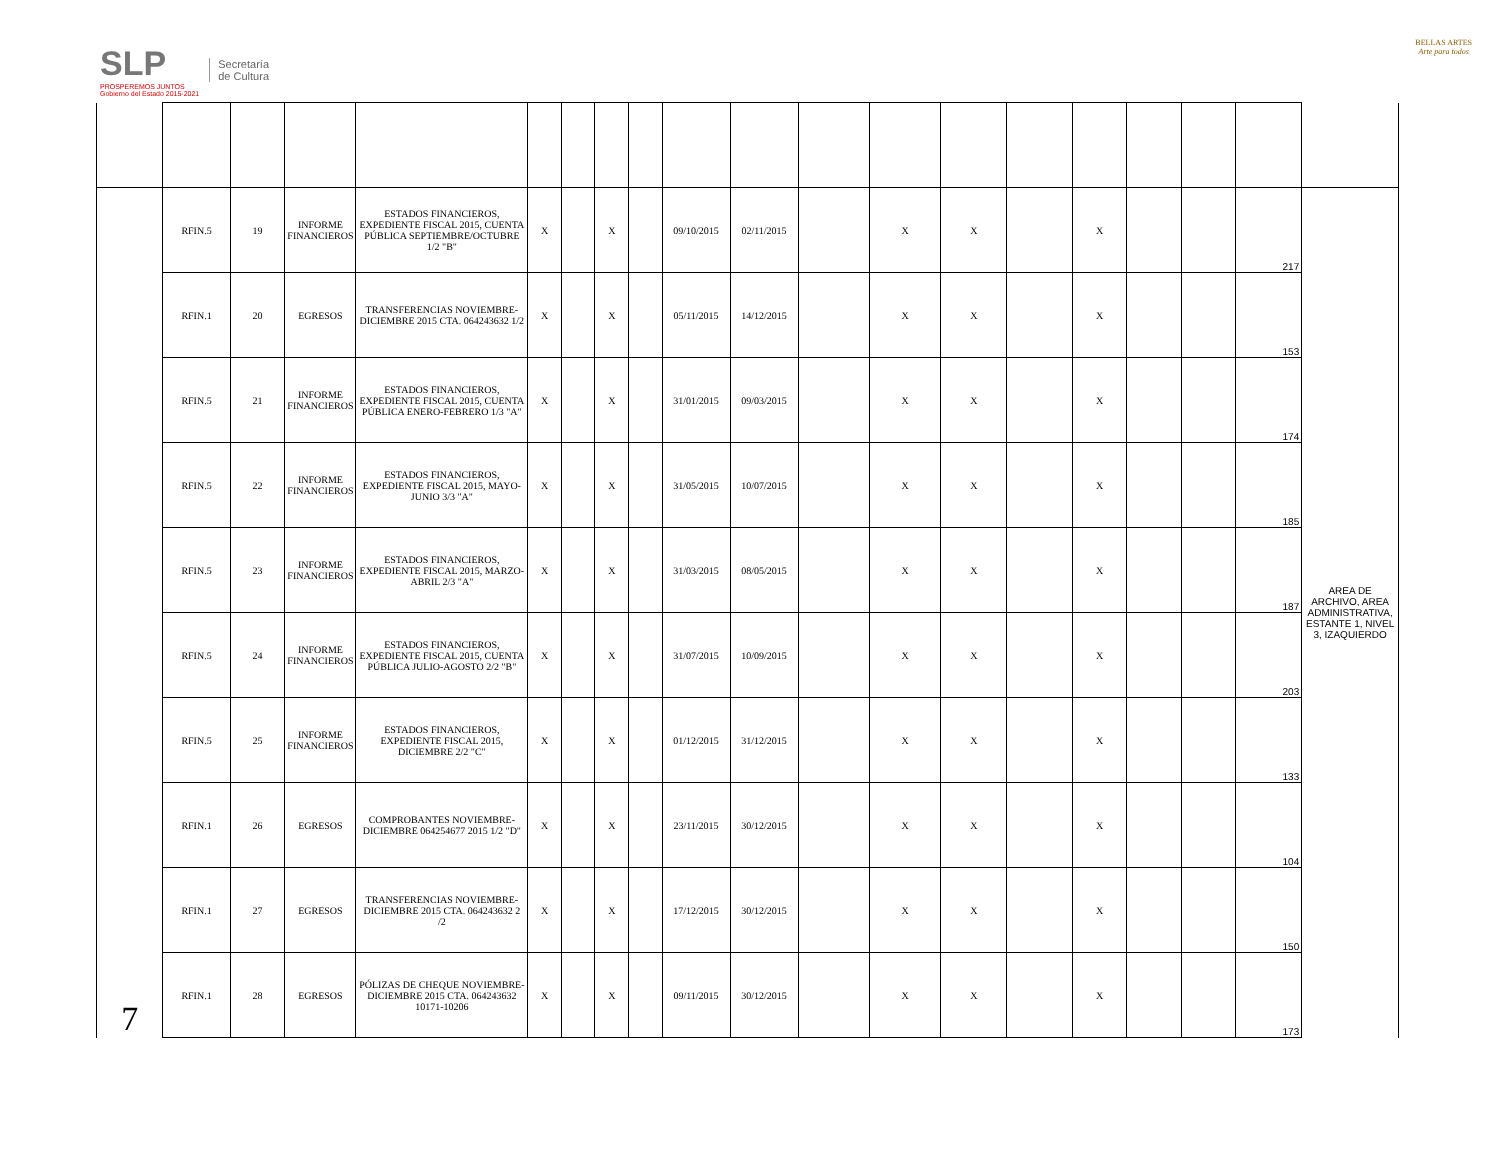SLP
PROSPEREMOS JUNTOS
Gobierno del Estado 2015-2021
Secretaría
de Cultura
BELLAS ARTES
Arte para todos
| 7 | RFIN.5 | 19 | INFORME FINANCIEROS | ESTADOS FINANCIEROS, EXPEDIENTE FISCAL 2015, CUENTA PÚBLICA SEPTIEMBRE/OCTUBRE 1/2 "B" | X | | X | | 09/10/2015 | 02/11/2015 | | X | X | | X | | | 217 | AREA DE ARCHIVO, AREA ADMINISTRATIVA, ESTANTE 1, NIVEL 3, IZAQUIERDO |
| | RFIN.1 | 20 | EGRESOS | TRANSFERENCIAS NOVIEMBRE-DICIEMBRE 2015 CTA. 064243632 1/2 | X | | X | | 05/11/2015 | 14/12/2015 | | X | X | | X | | | 153 | |
| | RFIN.5 | 21 | INFORME FINANCIEROS | ESTADOS FINANCIEROS, EXPEDIENTE FISCAL 2015, CUENTA PÚBLICA ENERO-FEBRERO 1/3 "A" | X | | X | | 31/01/2015 | 09/03/2015 | | X | X | | X | | | 174 | |
| | RFIN.5 | 22 | INFORME FINANCIEROS | ESTADOS FINANCIEROS, EXPEDIENTE FISCAL 2015, MAYO-JUNIO 3/3 "A" | X | | X | | 31/05/2015 | 10/07/2015 | | X | X | | X | | | 185 | |
| | RFIN.5 | 23 | INFORME FINANCIEROS | ESTADOS FINANCIEROS, EXPEDIENTE FISCAL 2015, MARZO-ABRIL 2/3 "A" | X | | X | | 31/03/2015 | 08/05/2015 | | X | X | | X | | | 187 | |
| | RFIN.5 | 24 | INFORME FINANCIEROS | ESTADOS FINANCIEROS, EXPEDIENTE FISCAL 2015, CUENTA PÚBLICA JULIO-AGOSTO 2/2 "B" | X | | X | | 31/07/2015 | 10/09/2015 | | X | X | | X | | | 203 | |
| | RFIN.5 | 25 | INFORME FINANCIEROS | ESTADOS FINANCIEROS, EXPEDIENTE FISCAL 2015, DICIEMBRE 2/2 "C" | X | | X | | 01/12/2015 | 31/12/2015 | | X | X | | X | | | 133 | |
| | RFIN.1 | 26 | EGRESOS | COMPROBANTES NOVIEMBRE-DICIEMBRE 064254677 2015 1/2 "D" | X | | X | | 23/11/2015 | 30/12/2015 | | X | X | | X | | | 104 | |
| | RFIN.1 | 27 | EGRESOS | TRANSFERENCIAS NOVIEMBRE-DICIEMBRE 2015 CTA. 064243632 2 /2 | X | | X | | 17/12/2015 | 30/12/2015 | | X | X | | X | | | 150 | |
| | RFIN.1 | 28 | EGRESOS | PÓLIZAS DE CHEQUE NOVIEMBRE-DICIEMBRE 2015 CTA. 064243632 10171-10206 | X | | X | | 09/11/2015 | 30/12/2015 | | X | X | | X | | | 173 | |